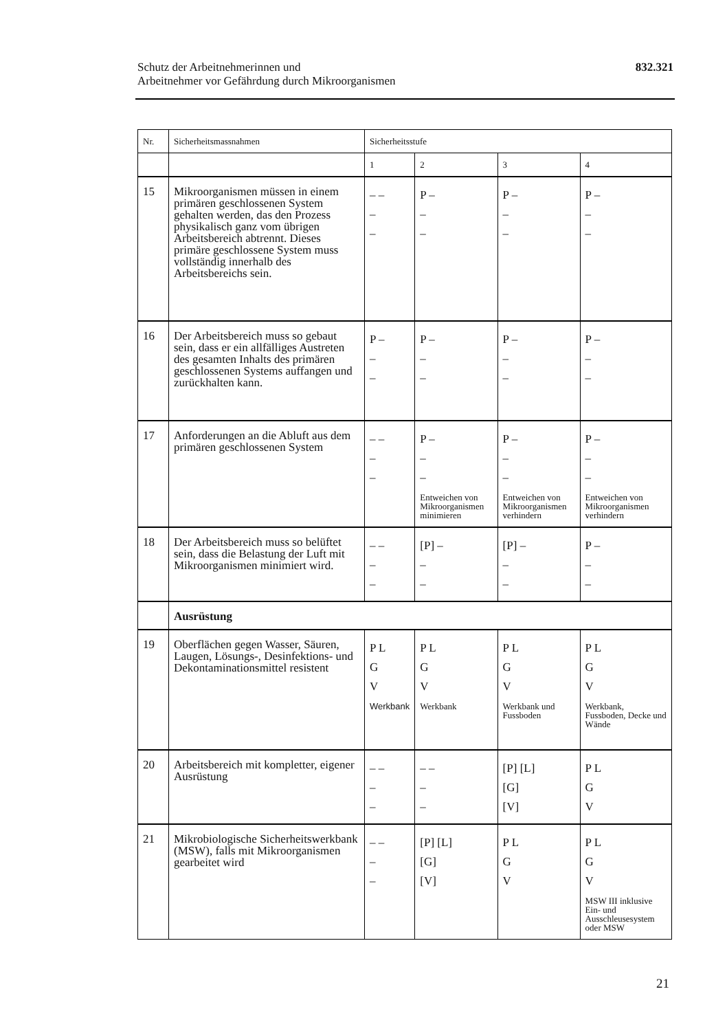Schutz der Arbeitnehmerinnen und
Arbeitnehmer vor Gefährdung durch Mikroorganismen
832.321
| Nr. | Sicherheitsmassnahmen | Sicherheitsstufe | | | |
| --- | --- | --- | --- | --- | --- |
| | | 1 | 2 | 3 | 4 |
| 15 | Mikroorganismen müssen in einem primären geschlossenen System gehalten werden, das den Prozess physikalisch ganz vom übrigen Arbeitsbereich abtrennt. Dieses primäre geschlossene System muss vollständig innerhalb des Arbeitsbereichs sein. | – – – – | P – – – | P – – – | P – – – |
| 16 | Der Arbeitsbereich muss so gebaut sein, dass er ein allfälliges Austreten des gesamten Inhalts des primären geschlossenen Systems auffangen und zurückhalten kann. | P – – – | P – – – | P – – – | P – – – |
| 17 | Anforderungen an die Abluft aus dem primären geschlossenen System | – – – – | P – – – Entweichen von Mikroorganismen minimieren | P – – – Entweichen von Mikroorganismen verhindern | P – – – Entweichen von Mikroorganismen verhindern |
| 18 | Der Arbeitsbereich muss so belüftet sein, dass die Belastung der Luft mit Mikroorganismen minimiert wird. | – – – – | [P] – – – | [P] – – – | P – – – |
| | Ausrüstung | | | | |
| 19 | Oberflächen gegen Wasser, Säuren, Laugen, Lösungs-, Desinfektions- und Dekontaminationsmittel resistent | P L G V Werkbank | P L G V Werkbank | P L G V Werkbank und Fussboden | P L G V Werkbank, Fussboden, Decke und Wände |
| 20 | Arbeitsbereich mit kompletter, eigener Ausrüstung | – – – – | – – – – | [P] [L] [G] [V] | P L G V |
| 21 | Mikrobiologische Sicherheitswerkbank (MSW), falls mit Mikroorganismen gearbeitet wird | – – – – | [P] [L] [G] [V] | P L G V | P L G V MSW III inklusive Ein- und Ausschleusesystem oder MSW |
21